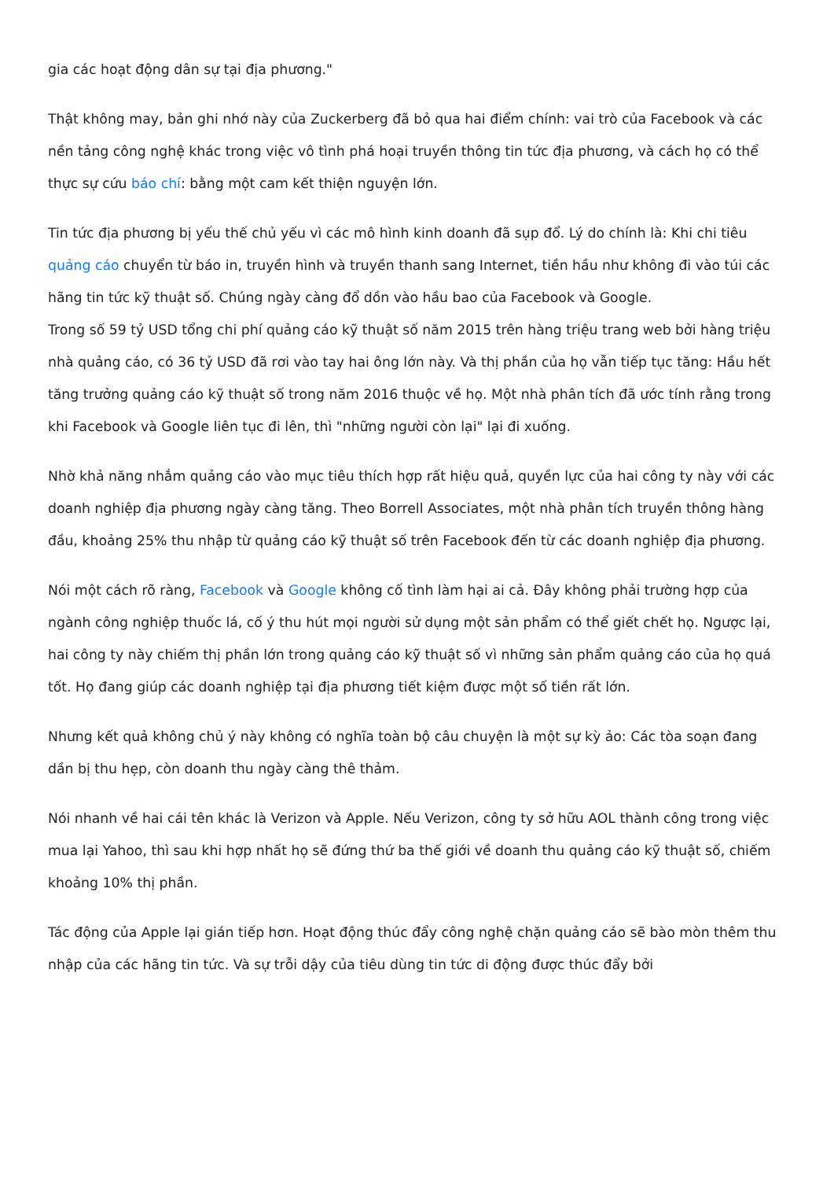gia các hoạt động dân sự tại địa phương."
Thật không may, bản ghi nhớ này của Zuckerberg đã bỏ qua hai điểm chính: vai trò của Facebook và các nền tảng công nghệ khác trong việc vô tình phá hoại truyền thông tin tức địa phương, và cách họ có thể thực sự cứu báo chí: bằng một cam kết thiện nguyện lớn.
Tin tức địa phương bị yếu thế chủ yếu vì các mô hình kinh doanh đã sụp đổ. Lý do chính là: Khi chi tiêu quảng cáo chuyển từ báo in, truyền hình và truyền thanh sang Internet, tiền hầu như không đi vào túi các hãng tin tức kỹ thuật số. Chúng ngày càng đổ dồn vào hầu bao của Facebook và Google.
Trong số 59 tỷ USD tổng chi phí quảng cáo kỹ thuật số năm 2015 trên hàng triệu trang web bởi hàng triệu nhà quảng cáo, có 36 tỷ USD đã rơi vào tay hai ông lớn này. Và thị phần của họ vẫn tiếp tục tăng: Hầu hết tăng trưởng quảng cáo kỹ thuật số trong năm 2016 thuộc về họ. Một nhà phân tích đã ước tính rằng trong khi Facebook và Google liên tục đi lên, thì "những người còn lại" lại đi xuống.
Nhờ khả năng nhắm quảng cáo vào mục tiêu thích hợp rất hiệu quả, quyền lực của hai công ty này với các doanh nghiệp địa phương ngày càng tăng. Theo Borrell Associates, một nhà phân tích truyền thông hàng đầu, khoảng 25% thu nhập từ quảng cáo kỹ thuật số trên Facebook đến từ các doanh nghiệp địa phương.
Nói một cách rõ ràng, Facebook và Google không cố tình làm hại ai cả. Đây không phải trường hợp của ngành công nghiệp thuốc lá, cố ý thu hút mọi người sử dụng một sản phẩm có thể giết chết họ. Ngược lại, hai công ty này chiếm thị phần lớn trong quảng cáo kỹ thuật số vì những sản phẩm quảng cáo của họ quá tốt. Họ đang giúp các doanh nghiệp tại địa phương tiết kiệm được một số tiền rất lớn.
Nhưng kết quả không chủ ý này không có nghĩa toàn bộ câu chuyện là một sự kỳ ảo: Các tòa soạn đang dần bị thu hẹp, còn doanh thu ngày càng thê thảm.
Nói nhanh về hai cái tên khác là Verizon và Apple. Nếu Verizon, công ty sở hữu AOL thành công trong việc mua lại Yahoo, thì sau khi hợp nhất họ sẽ đứng thứ ba thế giới về doanh thu quảng cáo kỹ thuật số, chiếm khoảng 10% thị phần.
Tác động của Apple lại gián tiếp hơn. Hoạt động thúc đẩy công nghệ chặn quảng cáo sẽ bào mòn thêm thu nhập của các hãng tin tức. Và sự trỗi dậy của tiêu dùng tin tức di động được thúc đẩy bởi